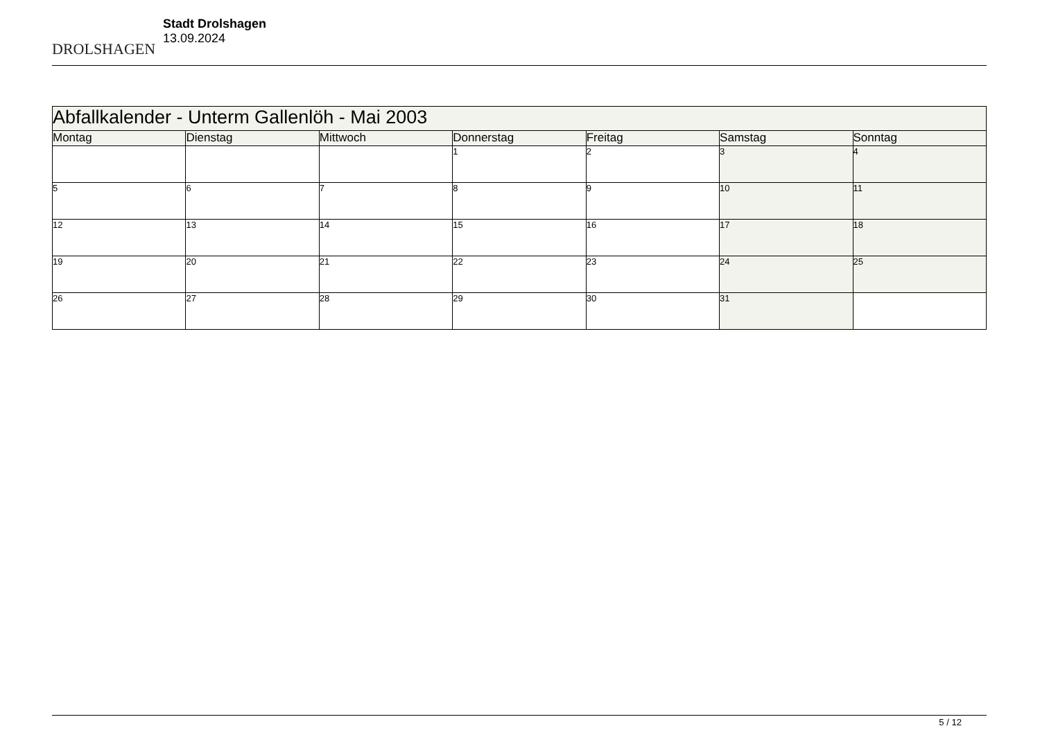DROLSHAGEN
Stadt Drolshagen
13.09.2024
| Abfallkalender - Unterm Gallenlöh - Mai 2003 | | | | | | |
| Montag | Dienstag | Mittwoch | Donnerstag | Freitag | Samstag | Sonntag |
| | | | 1 | 2 | 3 | 4 |
| 5 | 6 | 7 | 8 | 9 | 10 | 11 |
| 12 | 13 | 14 | 15 | 16 | 17 | 18 |
| 19 | 20 | 21 | 22 | 23 | 24 | 25 |
| 26 | 27 | 28 | 29 | 30 | 31 | |
5 / 12